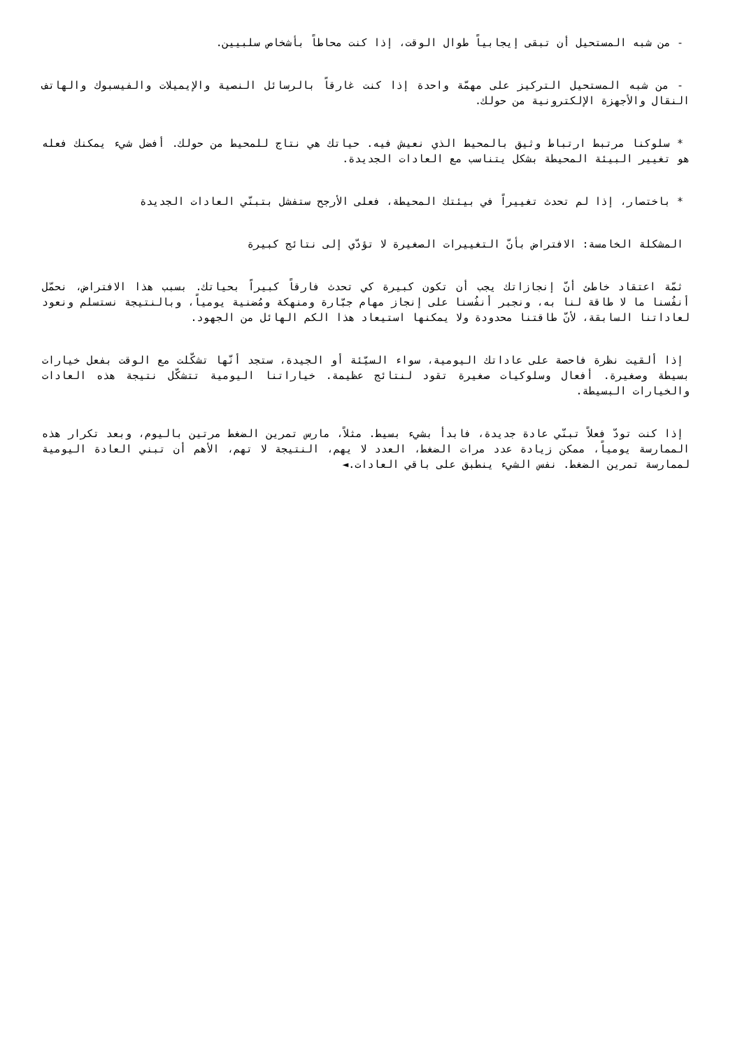- من شبه المستحيل أن تبقى إيجابياً طوال الوقت، إذا كنت محاطاً بأشخاص سلبيين.
- من شبه المستحيل التركيز على مهمّة واحدة إذا كنت غارقاً بالرسائل النصية والإيميلات والفيسبوك والهاتف النقال والأجهزة الإلكترونية من حولك.
* سلوكنا مرتبط ارتباط وثيق بالمحيط الذي نعيش فيه. حياتك هي نتاج للمحيط من حولك. أفضل شيء يمكنك فعله هو تغيير البيئة المحيطة بشكل يتناسب مع العادات الجديدة.
* باختصار، إذا لم تحدث تغييراً في بيئتك المحيطة، فعلى الأرجح ستفشل بتبنّي العادات الجديدة
المشكلة الخامسة: الافتراض بأنّ التغييرات الصغيرة لا تؤدّي إلى نتائج كبيرة
ثمّة اعتقاد خاطئ أنّ إنجازاتك يجب أن تكون كبيرة كي تحدث فارقاً كبيراً بحياتك. بسبب هذا الافتراض، نحمّل أنفُسنا ما لا طاقة لنا به، ونجبر أنفُسنا على إنجاز مهام جبّارة ومنهكة ومُضنية يومياً، وبالنتيجة نستسلم ونعود لعاداتنا السابقة، لأنّ طاقتنا محدودة ولا يمكنها استيعاد هذا الكم الهائل من الجهود.
إذا ألقيت نظرة فاحصة على عاداتك اليومية، سواء السيّئة أو الجيدة، ستجد أنّها تشكّلت مع الوقت بفعل خيارات بسيطة وصغيرة. أفعال وسلوكيات صغيرة تقود لنتائج عظيمة. خياراتنا اليومية تتشكّل نتيجة هذه العادات والخيارات البسيطة.
إذا كنت تودّ فعلاً تبنّي عادة جديدة، فابدأ بشيء بسيط. مثلاً، مارس تمرين الضغط مرتين باليوم، وبعد تكرار هذه الممارسة يومياً، ممكن زيادة عدد مرات الضغط، العدد لا يهم، النتيجة لا تهم، الأهم أن تبني العادة اليومية لممارسة تمرين الضغط. نفس الشيء ينطبق على باقي العادات.◄